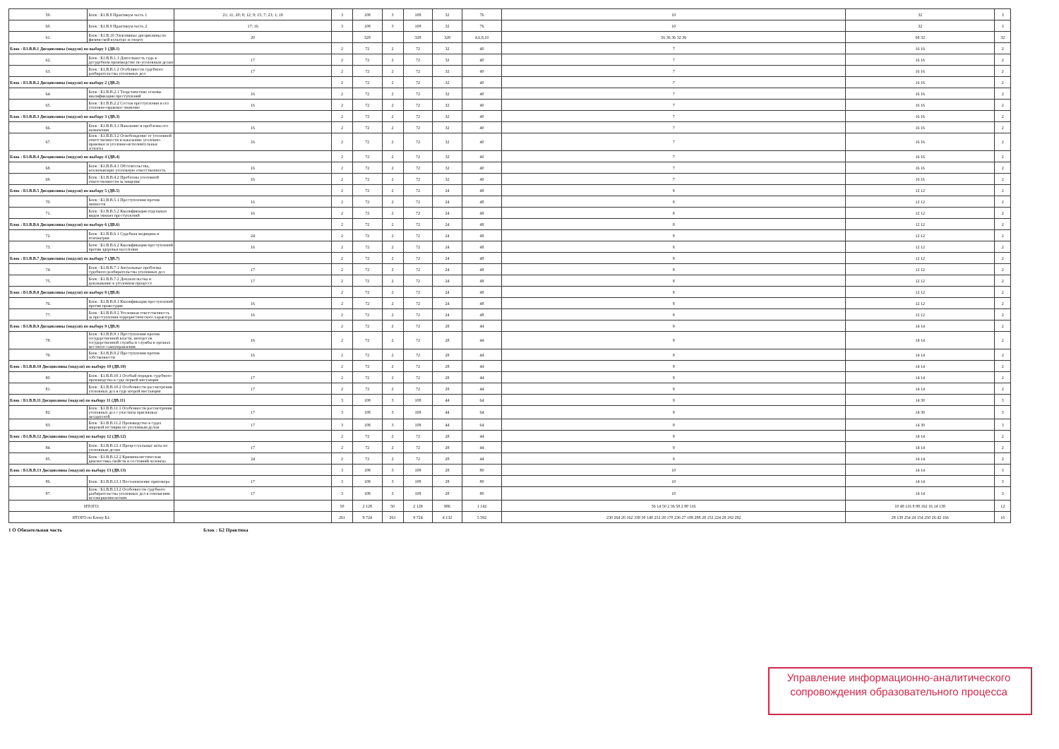| 59. | Блок : Б1.В.8 Практикум часть 1 | 21; 11; 20; 8; 12; 9; 15; 7; 23; 1; 18 | 3 | 108 | 3 | 108 | 32 | 76 | 10 | 32 | 3 |
| 60. | Блок : Б1.В.9 Практикум часть 2 | 17; 16 | 3 | 108 | 3 | 108 | 32 | 76 | 10 | 32 | 3 |
| 61. | Блок : Б1.В.10 Элективные дисциплины по физической культуре и спорту | 20 | | 328 | | 328 | 328 | 4,6,8,10 | 56 36 36 32 36 | 68 32 | 32 |
| Блок : Б1.В.В.1 Дисциплины (модуля) по выбору 1 (ДВ.1) | | | 2 | 72 | 2 | 72 | 32 | 40 | 7 | 16 16 | 2 |
| 62. | Блок : Б1.В.В.1.1 Деятельность суда в досудебном производстве по уголовным делам | 17 | 2 | 72 | 2 | 72 | 32 | 40 | 7 | 16 16 | 2 |
| 63. | Блок : Б1.В.В.1.2 Особенности судебного разбирательства уголовных дел | 17 | 2 | 72 | 2 | 72 | 32 | 40 | 7 | 16 16 | 2 |
| Блок : Б1.В.В.2 Дисциплины (модуля) по выбору 2 (ДВ.2) | | | 2 | 72 | 2 | 72 | 32 | 40 | 7 | 16 16 | 2 |
| 64. | Блок : Б1.В.В.2.1 Теоретические основы квалификации преступлений | 16 | 2 | 72 | 2 | 72 | 32 | 40 | 7 | 16 16 | 2 |
| 65. | Блок : Б1.В.В.2.2 Состав преступления и его уголовно-правовое значение | 16 | 2 | 72 | 2 | 72 | 32 | 40 | 7 | 16 16 | 2 |
| Блок : Б1.В.В.3 Дисциплины (модуля) по выбору 3 (ДВ.3) | | | 2 | 72 | 2 | 72 | 32 | 40 | 7 | 16 16 | 2 |
| 66. | Блок : Б1.В.В.3.1 Наказание и проблемы его назначения | 16 | 2 | 72 | 2 | 72 | 32 | 40 | 7 | 16 16 | 2 |
| 67. | Блок : Б1.В.В.3.2 Освобождение от уголовной ответственности и наказания: уголовно-правовые и уголовно-исполнительные аспекты | 16 | 2 | 72 | 2 | 72 | 32 | 40 | 7 | 16 16 | 2 |
| Блок : Б1.В.В.4 Дисциплины (модуля) по выбору 4 (ДВ.4) | | | 2 | 72 | 2 | 72 | 32 | 40 | 7 | 16 16 | 2 |
| 68. | Блок : Б1.В.В.4.1 Обстоятельства, исключающие уголовную ответственность | 16 | 2 | 72 | 2 | 72 | 32 | 40 | 7 | 16 16 | 2 |
| 69. | Блок : Б1.В.В.4.2 Проблемы уголовной ответственности за хищение | 16 | 2 | 72 | 2 | 72 | 32 | 40 | 7 | 16 16 | 2 |
| Блок : Б1.В.В.5 Дисциплины (модуля) по выбору 5 (ДВ.5) | | | 2 | 72 | 2 | 72 | 24 | 48 | 8 | 12 12 | 2 |
| 70. | Блок : Б1.В.В.5.1 Преступления против личности | 16 | 2 | 72 | 2 | 72 | 24 | 48 | 8 | 12 12 | 2 |
| 71. | Блок : Б1.В.В.5.2 Квалификация отдельных видов тяжких преступлений | 16 | 2 | 72 | 2 | 72 | 24 | 48 | 8 | 12 12 | 2 |
| Блок : Б1.В.В.6 Дисциплины (модуля) по выбору 6 (ДВ.6) | | | 2 | 72 | 2 | 72 | 24 | 48 | 8 | 12 12 | 2 |
| 72. | Блок : Б1.В.В.6.1 Судебная медицина и психиатрия | 24 | 2 | 72 | 2 | 72 | 24 | 48 | 8 | 12 12 | 2 |
| 73. | Блок : Б1.В.В.6.2 Квалификация преступлений против здоровья населения | 16 | 2 | 72 | 2 | 72 | 24 | 48 | 8 | 12 12 | 2 |
| Блок : Б1.В.В.7 Дисциплины (модуля) по выбору 7 (ДВ.7) | | | 2 | 72 | 2 | 72 | 24 | 48 | 8 | 12 12 | 2 |
| 74. | Блок : Б1.В.В.7.1 Актуальные проблемы судебного разбирательства уголовных дел | 17 | 2 | 72 | 2 | 72 | 24 | 48 | 8 | 12 12 | 2 |
| 75. | Блок : Б1.В.В.7.2 Доказательства и доказывание в уголовном процессе | 17 | 2 | 72 | 2 | 72 | 24 | 48 | 8 | 12 12 | 2 |
| Блок : Б1.В.В.8 Дисциплины (модуля) по выбору 8 (ДВ.8) | | | 2 | 72 | 2 | 72 | 24 | 48 | 8 | 12 12 | 2 |
| 76. | Блок : Б1.В.В.8.1 Квалификация преступлений против правосудия | 16 | 2 | 72 | 2 | 72 | 24 | 48 | 8 | 12 12 | 2 |
| 77. | Блок : Б1.В.В.8.2 Уголовная ответственность за преступления террористического характера | 16 | 2 | 72 | 2 | 72 | 24 | 48 | 8 | 12 12 | 2 |
| Блок : Б1.В.В.9 Дисциплины (модуля) по выбору 9 (ДВ.9) | | | 2 | 72 | 2 | 72 | 28 | 44 | 9 | 14 14 | 2 |
| 78. | Блок : Б1.В.В.9.1 Преступления против государственной власти, интересов государственной службы и службы в органах местного самоуправления | 16 | 2 | 72 | 2 | 72 | 28 | 44 | 9 | 14 14 | 2 |
| 79. | Блок : Б1.В.В.9.2 Преступления против собственности | 16 | 2 | 72 | 2 | 72 | 28 | 44 | 9 | 14 14 | 2 |
| Блок : Б1.В.В.10 Дисциплины (модуля) по выбору 10 (ДВ.10) | | | 2 | 72 | 2 | 72 | 28 | 44 | 9 | 14 14 | 2 |
| 80. | Блок : Б1.В.В.10.1 Особый порядок судебного производства в суде первой инстанции | 17 | 2 | 72 | 2 | 72 | 28 | 44 | 9 | 14 14 | 2 |
| 81. | Блок : Б1.В.В.10.2 Особенности рассмотрения уголовных дел в суде второй инстанции | 17 | 2 | 72 | 2 | 72 | 28 | 44 | 9 | 14 14 | 2 |
| Блок : Б1.В.В.11 Дисциплины (модуля) по выбору 11 (ДВ.11) | | | 3 | 108 | 3 | 108 | 44 | 64 | 9 | 14 30 | 3 |
| 82. | Блок : Б1.В.В.11.1 Особенности рассмотрения уголовных дел с участием присяжных заседателей | 17 | 3 | 108 | 3 | 108 | 44 | 64 | 9 | 14 30 | 3 |
| 83. | Блок : Б1.В.В.11.2 Производство в судах мировой юстиции по уголовным делам | 17 | 3 | 108 | 3 | 108 | 44 | 64 | 9 | 14 30 | 3 |
| Блок : Б1.В.В.12 Дисциплины (модуля) по выбору 12 (ДВ.12) | | | 2 | 72 | 2 | 72 | 28 | 44 | 9 | 14 14 | 2 |
| 84. | Блок : Б1.В.В.12.1 Процессуальные акты по уголовным делам | 17 | 2 | 72 | 2 | 72 | 28 | 44 | 9 | 14 14 | 2 |
| 85. | Блок : Б1.В.В.12.2 Криминалистическая диагностика свойств и состояний человека | 24 | 2 | 72 | 2 | 72 | 28 | 44 | 9 | 14 14 | 2 |
| Блок : Б1.В.В.13 Дисциплины (модуля) по выбору 13 (ДВ.13) | | | 3 | 108 | 3 | 108 | 28 | 80 | 10 | 14 14 | 3 |
| 86. | Блок : Б1.В.В.13.1 Постановление приговора | 17 | 3 | 108 | 3 | 108 | 28 | 80 | 10 | 14 14 | 3 |
| 87. | Блок : Б1.В.В.13.2 Особенности судебного разбирательства уголовных дел в отношении несовершеннолетних | 17 | 3 | 108 | 3 | 108 | 28 | 80 | 10 | 14 14 | 3 |
| ИТОГО: | | | 50 | 2 128 | 50 | 2 128 | 986 | 1 142 | 56 14 50 2 36 58 2 80 116 | 10 48 116 8 98 162 16 14 138 | 12 |
| ИТОГО по Блоку Б1: | | | 261 | 9 724 | 261 | 9 724 | 4 132 | 5 592 | 230 264 26 162 338 30 140 252 28 170 236 27 188 288 28 152 224 28 192 292 | 28 138 254 24 154 250 26 42 166 | 16 |
1 О Обязательная часть Блок : Б2 Практика
Управление информационно-аналитического
сопровождения образовательного процесса